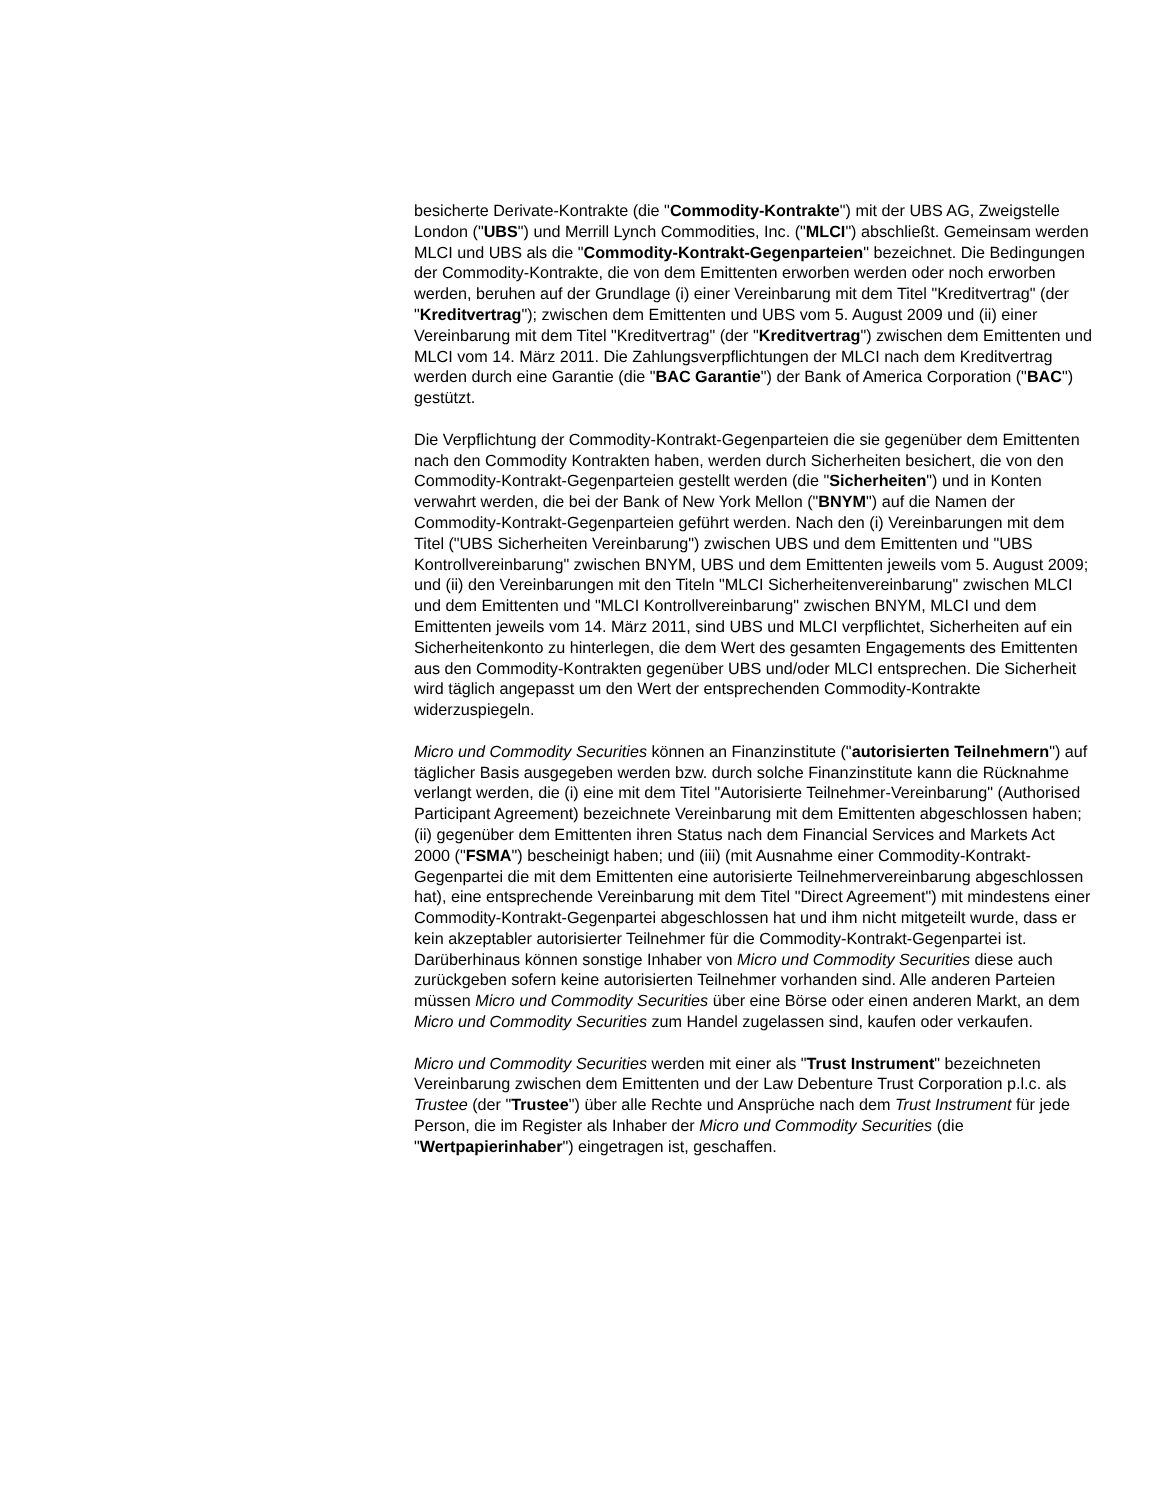besicherte Derivate-Kontrakte (die "Commodity-Kontrakte") mit der UBS AG, Zweigstelle London ("UBS") und Merrill Lynch Commodities, Inc. ("MLCI") abschließt. Gemeinsam werden MLCI und UBS als die "Commodity-Kontrakt-Gegenparteien" bezeichnet. Die Bedingungen der Commodity-Kontrakte, die von dem Emittenten erworben werden oder noch erworben werden, beruhen auf der Grundlage (i) einer Vereinbarung mit dem Titel "Kreditvertrag" (der "Kreditvertrag"); zwischen dem Emittenten und UBS vom 5. August 2009 und (ii) einer Vereinbarung mit dem Titel "Kreditvertrag" (der "Kreditvertrag") zwischen dem Emittenten und MLCI vom 14. März 2011. Die Zahlungsverpflichtungen der MLCI nach dem Kreditvertrag werden durch eine Garantie (die "BAC Garantie") der Bank of America Corporation ("BAC") gestützt.
Die Verpflichtung der Commodity-Kontrakt-Gegenparteien die sie gegenüber dem Emittenten nach den Commodity Kontrakten haben, werden durch Sicherheiten besichert, die von den Commodity-Kontrakt-Gegenparteien gestellt werden (die "Sicherheiten") und in Konten verwahrt werden, die bei der Bank of New York Mellon ("BNYM") auf die Namen der Commodity-Kontrakt-Gegenparteien geführt werden. Nach den (i) Vereinbarungen mit dem Titel ("UBS Sicherheiten Vereinbarung") zwischen UBS und dem Emittenten und "UBS Kontrollvereinbarung" zwischen BNYM, UBS und dem Emittenten jeweils vom 5. August 2009; und (ii) den Vereinbarungen mit den Titeln "MLCI Sicherheitenvereinbarung" zwischen MLCI und dem Emittenten und "MLCI Kontrollvereinbarung" zwischen BNYM, MLCI und dem Emittenten jeweils vom 14. März 2011, sind UBS und MLCI verpflichtet, Sicherheiten auf ein Sicherheitenkonto zu hinterlegen, die dem Wert des gesamten Engagements des Emittenten aus den Commodity-Kontrakten gegenüber UBS und/oder MLCI entsprechen. Die Sicherheit wird täglich angepasst um den Wert der entsprechenden Commodity-Kontrakte widerzuspiegeln.
Micro und Commodity Securities können an Finanzinstitute ("autorisierten Teilnehmern") auf täglicher Basis ausgegeben werden bzw. durch solche Finanzinstitute kann die Rücknahme verlangt werden, die (i) eine mit dem Titel "Autorisierte Teilnehmer-Vereinbarung" (Authorised Participant Agreement) bezeichnete Vereinbarung mit dem Emittenten abgeschlossen haben; (ii) gegenüber dem Emittenten ihren Status nach dem Financial Services and Markets Act 2000 ("FSMA") bescheinigt haben; und (iii) (mit Ausnahme einer Commodity-Kontrakt-Gegenpartei die mit dem Emittenten eine autorisierte Teilnehmervereinbarung abgeschlossen hat), eine entsprechende Vereinbarung mit dem Titel "Direct Agreement") mit mindestens einer Commodity-Kontrakt-Gegenpartei abgeschlossen hat und ihm nicht mitgeteilt wurde, dass er kein akzeptabler autorisierter Teilnehmer für die Commodity-Kontrakt-Gegenpartei ist. Darüberhinaus können sonstige Inhaber von Micro und Commodity Securities diese auch zurückgeben sofern keine autorisierten Teilnehmer vorhanden sind. Alle anderen Parteien müssen Micro und Commodity Securities über eine Börse oder einen anderen Markt, an dem Micro und Commodity Securities zum Handel zugelassen sind, kaufen oder verkaufen.
Micro und Commodity Securities werden mit einer als "Trust Instrument" bezeichneten Vereinbarung zwischen dem Emittenten und der Law Debenture Trust Corporation p.l.c. als Trustee (der "Trustee") über alle Rechte und Ansprüche nach dem Trust Instrument für jede Person, die im Register als Inhaber der Micro und Commodity Securities (die "Wertpapierinhaber") eingetragen ist, geschaffen.